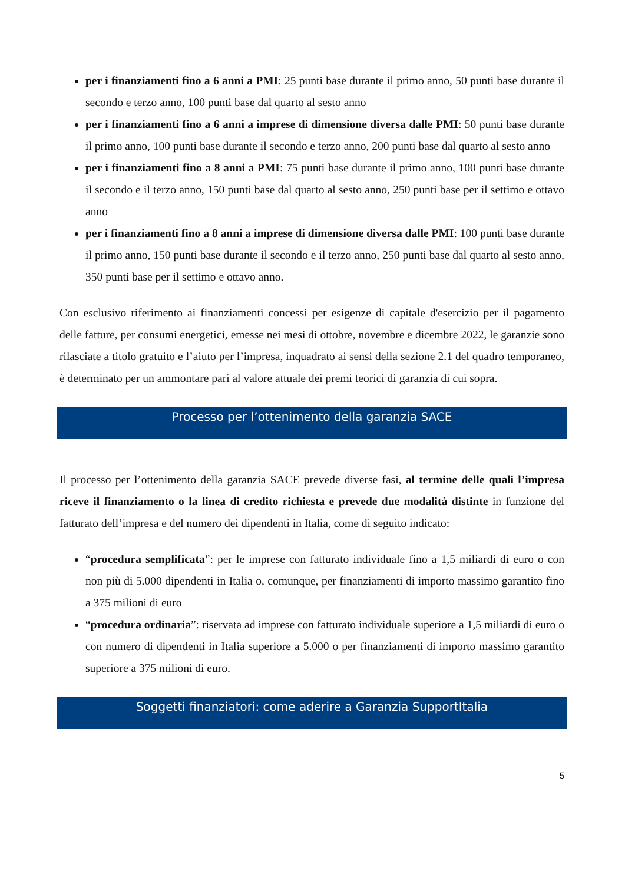per i finanziamenti fino a 6 anni a PMI: 25 punti base durante il primo anno, 50 punti base durante il secondo e terzo anno, 100 punti base dal quarto al sesto anno
per i finanziamenti fino a 6 anni a imprese di dimensione diversa dalle PMI: 50 punti base durante il primo anno, 100 punti base durante il secondo e terzo anno, 200 punti base dal quarto al sesto anno
per i finanziamenti fino a 8 anni a PMI: 75 punti base durante il primo anno, 100 punti base durante il secondo e il terzo anno, 150 punti base dal quarto al sesto anno, 250 punti base per il settimo e ottavo anno
per i finanziamenti fino a 8 anni a imprese di dimensione diversa dalle PMI: 100 punti base durante il primo anno, 150 punti base durante il secondo e il terzo anno, 250 punti base dal quarto al sesto anno, 350 punti base per il settimo e ottavo anno.
Con esclusivo riferimento ai finanziamenti concessi per esigenze di capitale d'esercizio per il pagamento delle fatture, per consumi energetici, emesse nei mesi di ottobre, novembre e dicembre 2022, le garanzie sono rilasciate a titolo gratuito e l’aiuto per l’impresa, inquadrato ai sensi della sezione 2.1 del quadro temporaneo, è determinato per un ammontare pari al valore attuale dei premi teorici di garanzia di cui sopra.
Processo per l’ottenimento della garanzia SACE
Il processo per l’ottenimento della garanzia SACE prevede diverse fasi, al termine delle quali l’impresa riceve il finanziamento o la linea di credito richiesta e prevede due modalità distinte in funzione del fatturato dell’impresa e del numero dei dipendenti in Italia, come di seguito indicato:
“procedura semplificata”: per le imprese con fatturato individuale fino a 1,5 miliardi di euro o con non più di 5.000 dipendenti in Italia o, comunque, per finanziamenti di importo massimo garantito fino a 375 milioni di euro
“procedura ordinaria”: riservata ad imprese con fatturato individuale superiore a 1,5 miliardi di euro o con numero di dipendenti in Italia superiore a 5.000 o per finanziamenti di importo massimo garantito superiore a 375 milioni di euro.
Soggetti finanziatori: come aderire a Garanzia SupportItalia
5